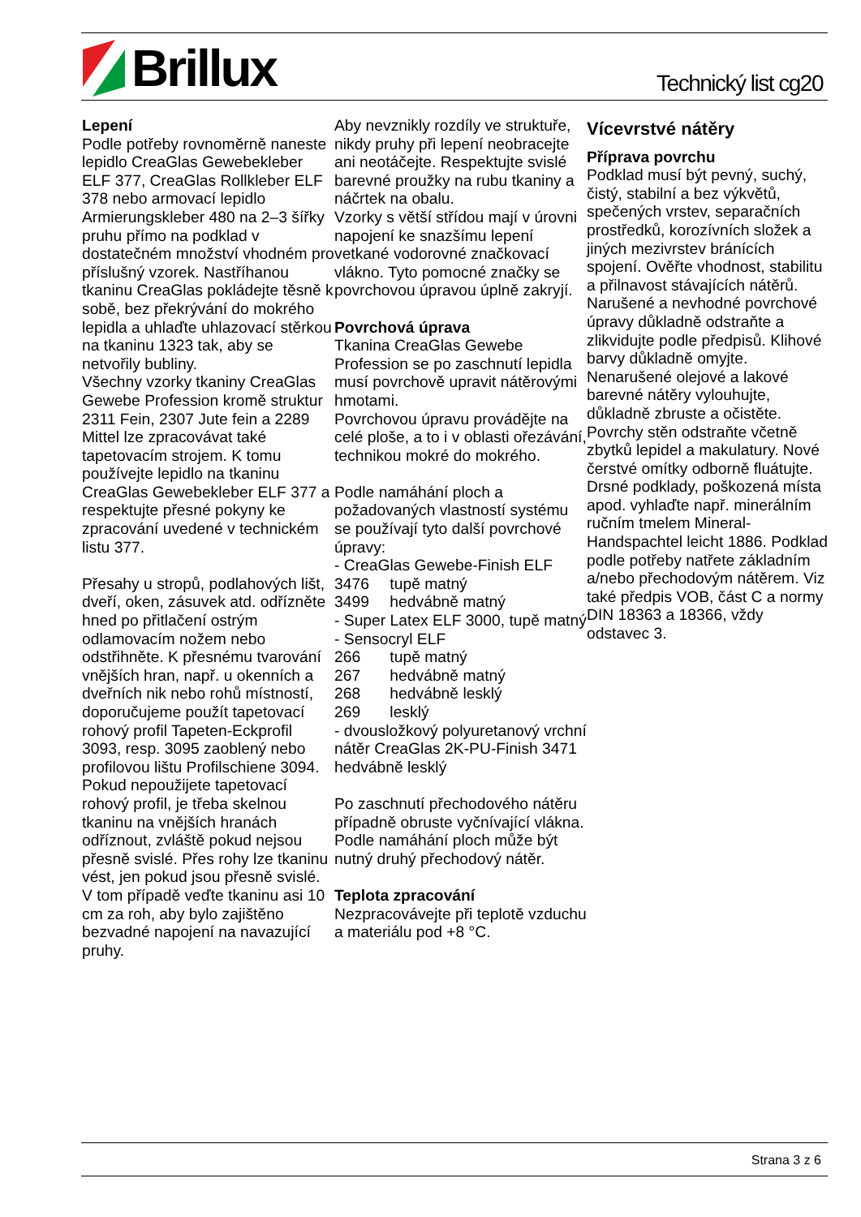Brillux
Technický list cg20
Lepení
Podle potřeby rovnoměrně naneste lepidlo CreaGlas Gewebekleber ELF 377, CreaGlas Rollkleber ELF 378 nebo armovací lepidlo Armierungskleber 480 na 2–3 šířky pruhu přímo na podklad v dostatečném množství vhodném pro příslušný vzorek. Nastříhanou tkaninu CreaGlas pokládejte těsně k sobě, bez překrývání do mokrého lepidla a uhlaďte uhlazovací stěrkou na tkaninu 1323 tak, aby se netvořily bubliny.
Všechny vzorky tkaniny CreaGlas Gewebe Profession kromě struktur 2311 Fein, 2307 Jute fein a 2289 Mittel lze zpracovávat také tapetovacím strojem. K tomu používejte lepidlo na tkaninu CreaGlas Gewebekleber ELF 377 a respektujte přesné pokyny ke zpracování uvedené v technickém listu 377.
Přesahy u stropů, podlahových lišt, dveří, oken, zásuvek atd. odřízněte hned po přitlačení ostrým odlamovacím nožem nebo odstřihněte. K přesnému tvarování vnějších hran, např. u okenních a dveřních nik nebo rohů místností, doporučujeme použít tapetovací rohový profil Tapeten-Eckprofil 3093, resp. 3095 zaoblený nebo profilovou lištu Profilschiene 3094. Pokud nepoužijete tapetovací rohový profil, je třeba skelnou tkaninu na vnějších hranách odříznout, zvláště pokud nejsou přesně svislé. Přes rohy lze tkaninu vést, jen pokud jsou přesně svislé. V tom případě veďte tkaninu asi 10 cm za roh, aby bylo zajištěno bezvadné napojení na navazující pruhy.
Aby nevznikly rozdíly ve struktuře, nikdy pruhy při lepení neobracejte ani neotáčejte. Respektujte svislé barevné proužky na rubu tkaniny a náčrtek na obalu.
Vzorky s větší střídou mají v úrovni napojení ke snazšímu lepení vetkané vodorovné značkovací vlákno. Tyto pomocné značky se povrchovou úpravou úplně zakryjí.
Povrchová úprava
Tkanina CreaGlas Gewebe Profession se po zaschnutí lepidla musí povrchově upravit nátěrovými hmotami.
Povrchovou úpravu provádějte na celé ploše, a to i v oblasti ořezávání, technikou mokré do mokrého.
Podle namáhání ploch a požadovaných vlastností systému se používají tyto další povrchové úpravy:
- CreaGlas Gewebe-Finish ELF
3476 tupě matný
3499 hedvábně matný
- Super Latex ELF 3000, tupě matný
- Sensocryl ELF
266 tupě matný
267 hedvábně matný
268 hedvábně lesklý
269 lesklý
- dvousložkový polyuretanový vrchní nátěr CreaGlas 2K-PU-Finish 3471 hedvábně lesklý
Po zaschnutí přechodového nátěru případně obruste vyčnívající vlákna. Podle namáhání ploch může být nutný druhý přechodový nátěr.
Teplota zpracování
Nezpracovávejte při teplotě vzduchu a materiálu pod +8 °C.
Vícevrstvé nátěry
Příprava povrchu
Podklad musí být pevný, suchý, čistý, stabilní a bez výkvětů, spečených vrstev, separačních prostředků, korozívních složek a jiných mezivrstev bránících spojení. Ověřte vhodnost, stabilitu a přilnavost stávajících nátěrů. Narušené a nevhodné povrchové úpravy důkladně odstraňte a zlikvidujte podle předpisů. Klihové barvy důkladně omyjte. Nenarušené olejové a lakové barevné nátěry vylouhujte, důkladně zbruste a očistěte. Povrchy stěn odstraňte včetně zbytků lepidel a makulatury. Nové čerstvé omítky odborně fluátujte. Drsné podklady, poškozená místa apod. vyhlaďte např. minerálním ručním tmelem Mineral-Handspachtel leicht 1886. Podklad podle potřeby natřete základním a/nebo přechodovým nátěrem. Viz také předpis VOB, část C a normy DIN 18363 a 18366, vždy odstavec 3.
Strana 3 z 6